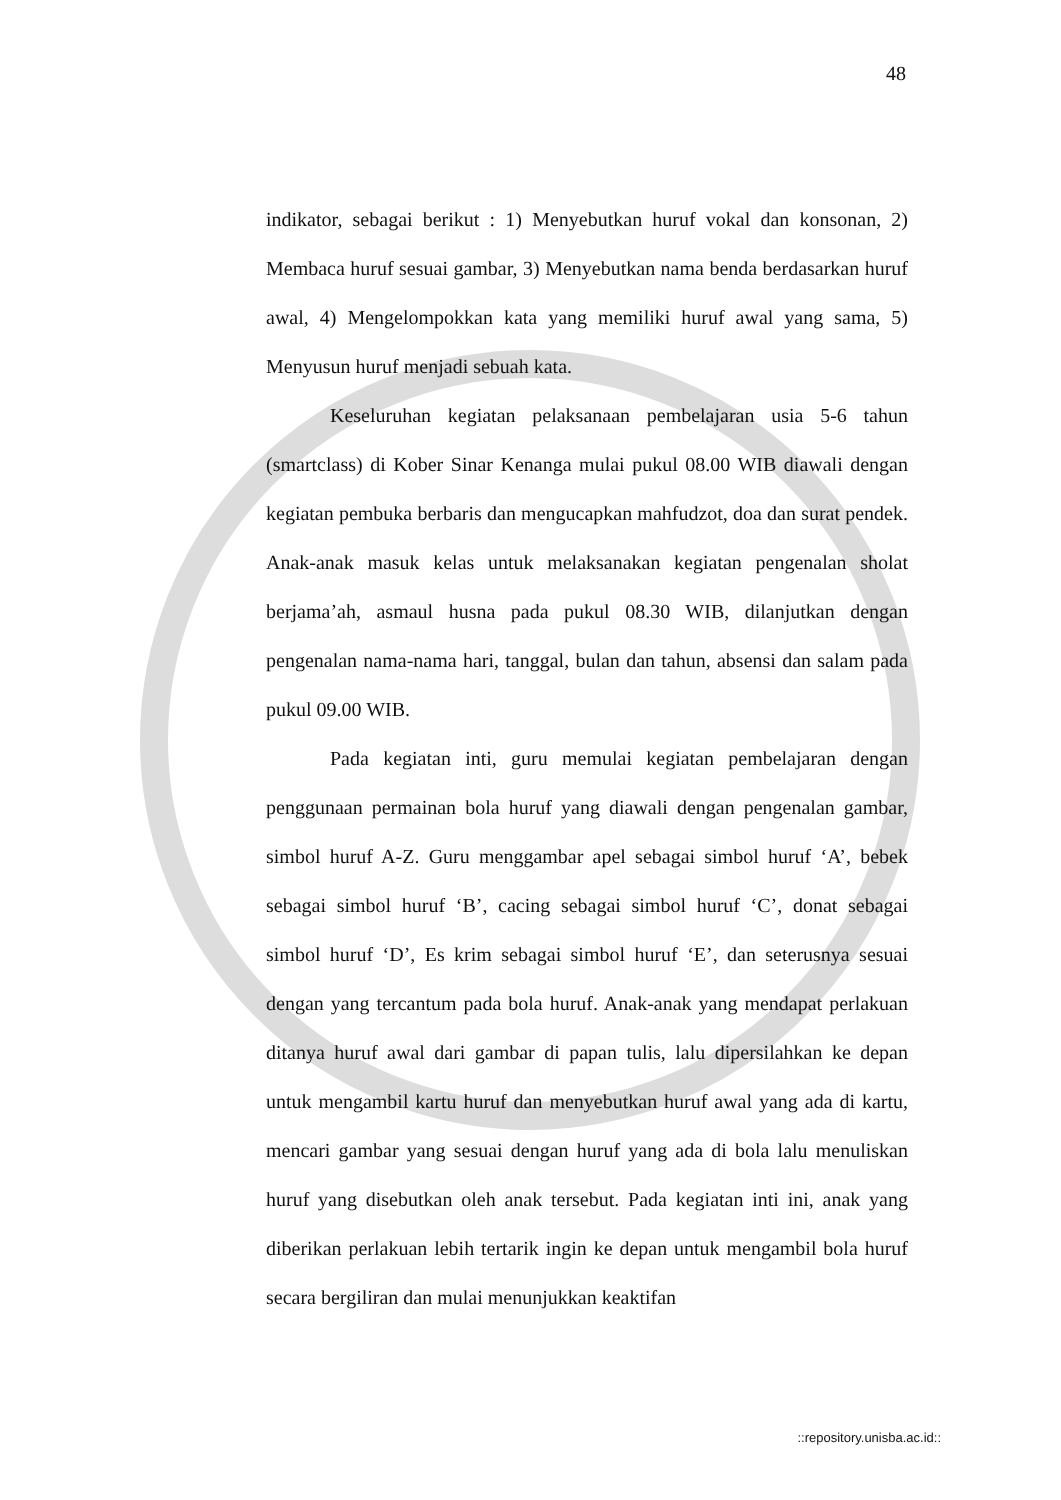48
indikator, sebagai berikut : 1) Menyebutkan huruf vokal dan konsonan, 2) Membaca huruf sesuai gambar, 3) Menyebutkan nama benda berdasarkan huruf awal, 4) Mengelompokkan kata yang memiliki huruf awal yang sama, 5) Menyusun huruf menjadi sebuah kata.
Keseluruhan kegiatan pelaksanaan pembelajaran usia 5-6 tahun (smartclass) di Kober Sinar Kenanga mulai pukul 08.00 WIB diawali dengan kegiatan pembuka berbaris dan mengucapkan mahfudzot, doa dan surat pendek. Anak-anak masuk kelas untuk melaksanakan kegiatan pengenalan sholat berjama’ah, asmaul husna pada pukul 08.30 WIB, dilanjutkan dengan pengenalan nama-nama hari, tanggal, bulan dan tahun, absensi dan salam pada pukul 09.00 WIB.
Pada kegiatan inti, guru memulai kegiatan pembelajaran dengan penggunaan permainan bola huruf yang diawali dengan pengenalan gambar, simbol huruf A-Z. Guru menggambar apel sebagai simbol huruf ‘A’, bebek sebagai simbol huruf ‘B’, cacing sebagai simbol huruf ‘C’, donat sebagai simbol huruf ‘D’, Es krim sebagai simbol huruf ‘E’, dan seterusnya sesuai dengan yang tercantum pada bola huruf. Anak-anak yang mendapat perlakuan ditanya huruf awal dari gambar di papan tulis, lalu dipersilahkan ke depan untuk mengambil kartu huruf dan menyebutkan huruf awal yang ada di kartu, mencari gambar yang sesuai dengan huruf yang ada di bola lalu menuliskan huruf yang disebutkan oleh anak tersebut. Pada kegiatan inti ini, anak yang diberikan perlakuan lebih tertarik ingin ke depan untuk mengambil bola huruf secara bergiliran dan mulai menunjukkan keaktifan
::repository.unisba.ac.id::